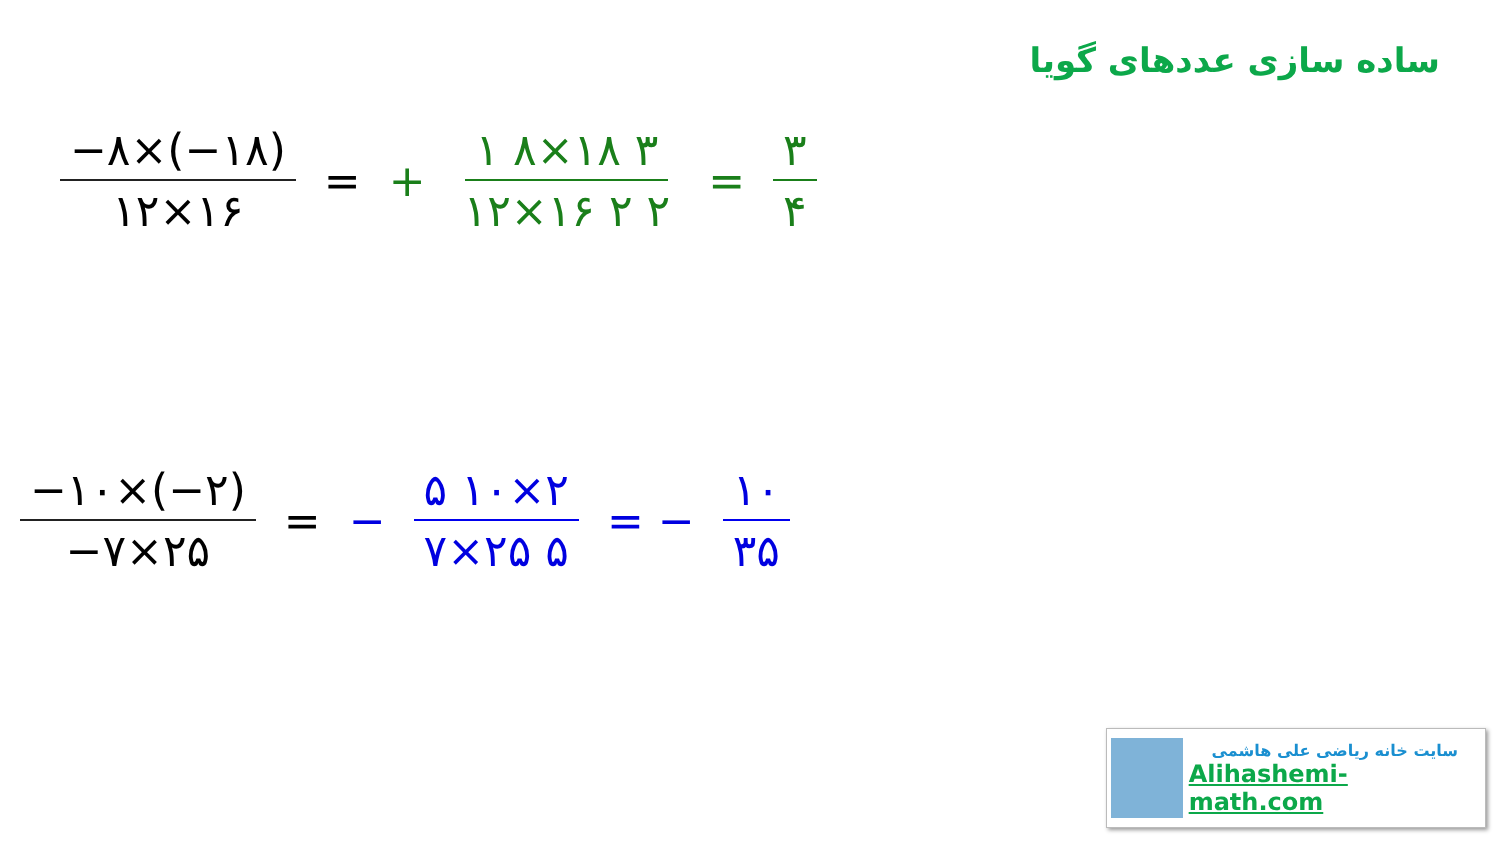ساده سازی عددهای گویا
−۸×(−۱۸) ۱۲×۱۶
= +
۱ ۸×۱۸ ۳ ۱۲×۱۶ ۲ ۲
=
۳ ۴
−۱۰×(−۲) −۷×۲۵
= −
۵ ۱۰×۲ ۷×۲۵ ۵
= −
۱۰ ۳۵
سایت خانه ریاضی علی هاشمی
Alihashemi-math.com